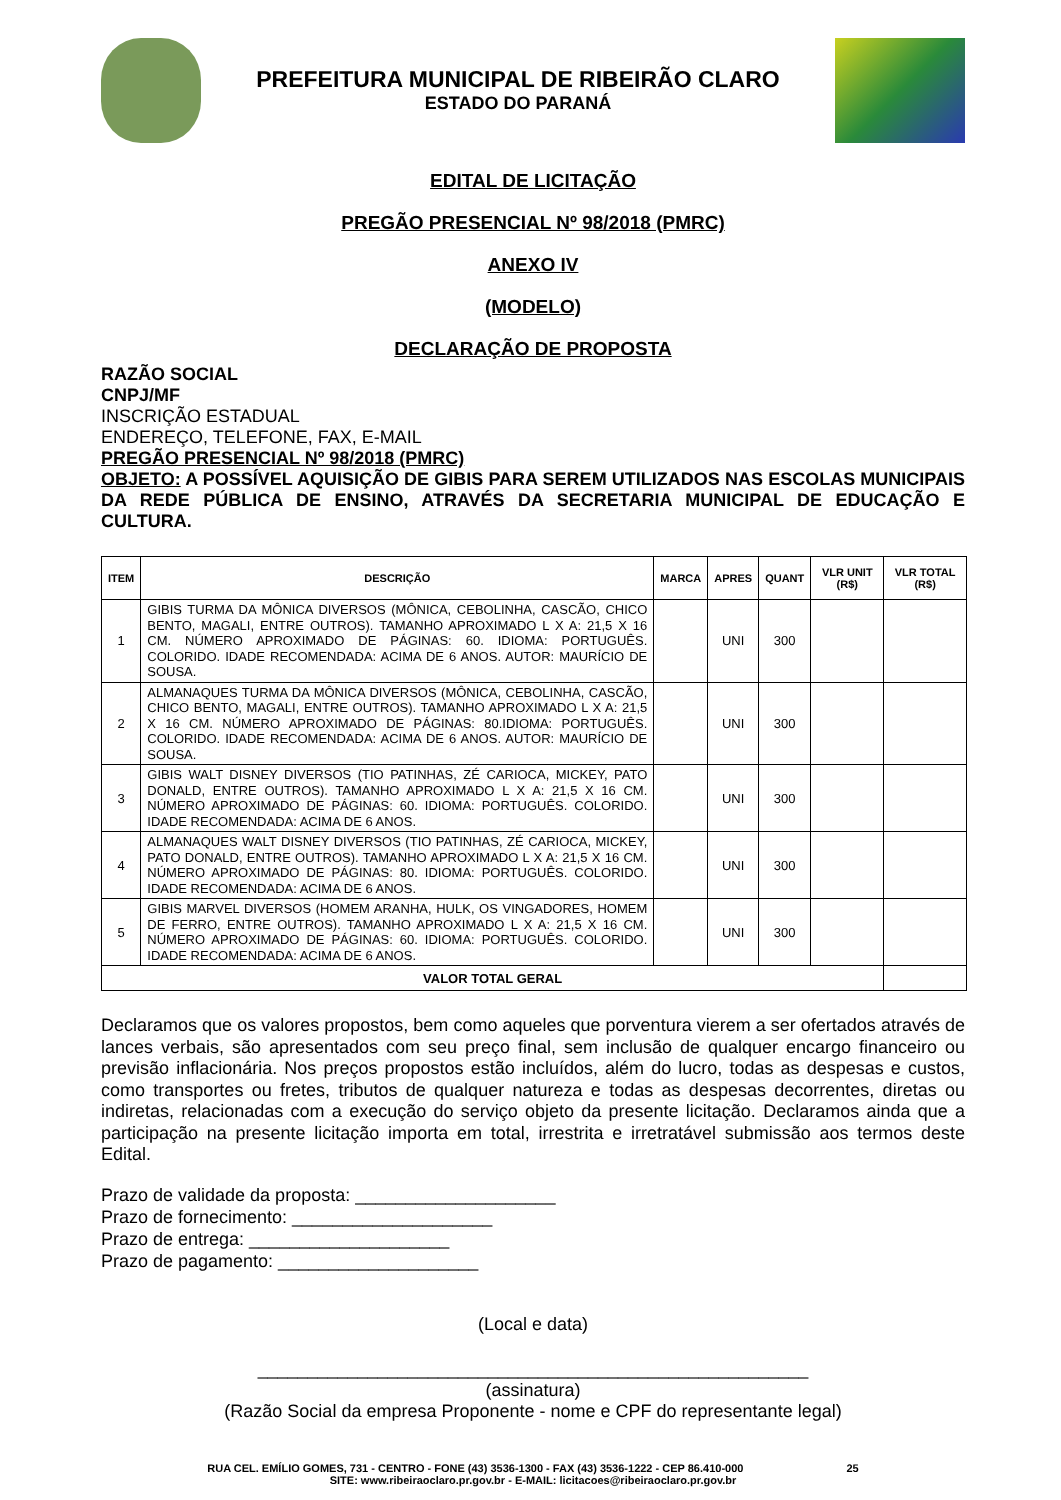PREFEITURA MUNICIPAL DE RIBEIRÃO CLARO
ESTADO DO PARANÁ
EDITAL DE LICITAÇÃO
PREGÃO PRESENCIAL Nº 98/2018 (PMRC)
ANEXO IV
(MODELO)
DECLARAÇÃO DE PROPOSTA
RAZÃO SOCIAL
CNPJ/MF
INSCRIÇÃO ESTADUAL
ENDEREÇO, TELEFONE, FAX, E-MAIL
PREGÃO PRESENCIAL Nº 98/2018 (PMRC)
OBJETO: A POSSÍVEL AQUISIÇÃO DE GIBIS PARA SEREM UTILIZADOS NAS ESCOLAS MUNICIPAIS DA REDE PÚBLICA DE ENSINO, ATRAVÉS DA SECRETARIA MUNICIPAL DE EDUCAÇÃO E CULTURA.
| ITEM | DESCRIÇÃO | MARCA | APRES | QUANT | VLR UNIT (R$) | VLR TOTAL (R$) |
| --- | --- | --- | --- | --- | --- | --- |
| 1 | GIBIS TURMA DA MÔNICA DIVERSOS (MÔNICA, CEBOLINHA, CASCÃO, CHICO BENTO, MAGALI, ENTRE OUTROS). TAMANHO APROXIMADO L X A: 21,5 X 16 CM. NÚMERO APROXIMADO DE PÁGINAS: 60. IDIOMA: PORTUGUÊS. COLORIDO. IDADE RECOMENDADA: ACIMA DE 6 ANOS. AUTOR: MAURÍCIO DE SOUSA. | | UNI | 300 | | |
| 2 | ALMANAQUES TURMA DA MÔNICA DIVERSOS (MÔNICA, CEBOLINHA, CASCÃO, CHICO BENTO, MAGALI, ENTRE OUTROS). TAMANHO APROXIMADO L X A: 21,5 X 16 CM. NÚMERO APROXIMADO DE PÁGINAS: 80.IDIOMA: PORTUGUÊS. COLORIDO. IDADE RECOMENDADA: ACIMA DE 6 ANOS. AUTOR: MAURÍCIO DE SOUSA. | | UNI | 300 | | |
| 3 | GIBIS WALT DISNEY DIVERSOS (TIO PATINHAS, ZÉ CARIOCA, MICKEY, PATO DONALD, ENTRE OUTROS). TAMANHO APROXIMADO L X A: 21,5 X 16 CM. NÚMERO APROXIMADO DE PÁGINAS: 60. IDIOMA: PORTUGUÊS. COLORIDO. IDADE RECOMENDADA: ACIMA DE 6 ANOS. | | UNI | 300 | | |
| 4 | ALMANAQUES WALT DISNEY DIVERSOS (TIO PATINHAS, ZÉ CARIOCA, MICKEY, PATO DONALD, ENTRE OUTROS). TAMANHO APROXIMADO L X A: 21,5 X 16 CM. NÚMERO APROXIMADO DE PÁGINAS: 80. IDIOMA: PORTUGUÊS. COLORIDO. IDADE RECOMENDADA: ACIMA DE 6 ANOS. | | UNI | 300 | | |
| 5 | GIBIS MARVEL DIVERSOS (HOMEM ARANHA, HULK, OS VINGADORES, HOMEM DE FERRO, ENTRE OUTROS). TAMANHO APROXIMADO L X A: 21,5 X 16 CM. NÚMERO APROXIMADO DE PÁGINAS: 60. IDIOMA: PORTUGUÊS. COLORIDO. IDADE RECOMENDADA: ACIMA DE 6 ANOS. | | UNI | 300 | | |
| VALOR TOTAL GERAL | | | | | | |
Declaramos que os valores propostos, bem como aqueles que porventura vierem a ser ofertados através de lances verbais, são apresentados com seu preço final, sem inclusão de qualquer encargo financeiro ou previsão inflacionária. Nos preços propostos estão incluídos, além do lucro, todas as despesas e custos, como transportes ou fretes, tributos de qualquer natureza e todas as despesas decorrentes, diretas ou indiretas, relacionadas com a execução do serviço objeto da presente licitação. Declaramos ainda que a participação na presente licitação importa em total, irrestrita e irretratável submissão aos termos deste Edital.
Prazo de validade da proposta: ____________________
Prazo de fornecimento: ____________________
Prazo de entrega: ____________________
Prazo de pagamento: ____________________
(Local e data)
_______________________________________________________
(assinatura)
(Razão Social da empresa Proponente - nome e CPF do representante legal)
RUA CEL. EMÍLIO GOMES, 731 - CENTRO - FONE (43) 3536-1300 - FAX (43) 3536-1222 - CEP 86.410-000 25
SITE: www.ribeiraoclaro.pr.gov.br - E-MAIL: licitacoes@ribeiraoclaro.pr.gov.br